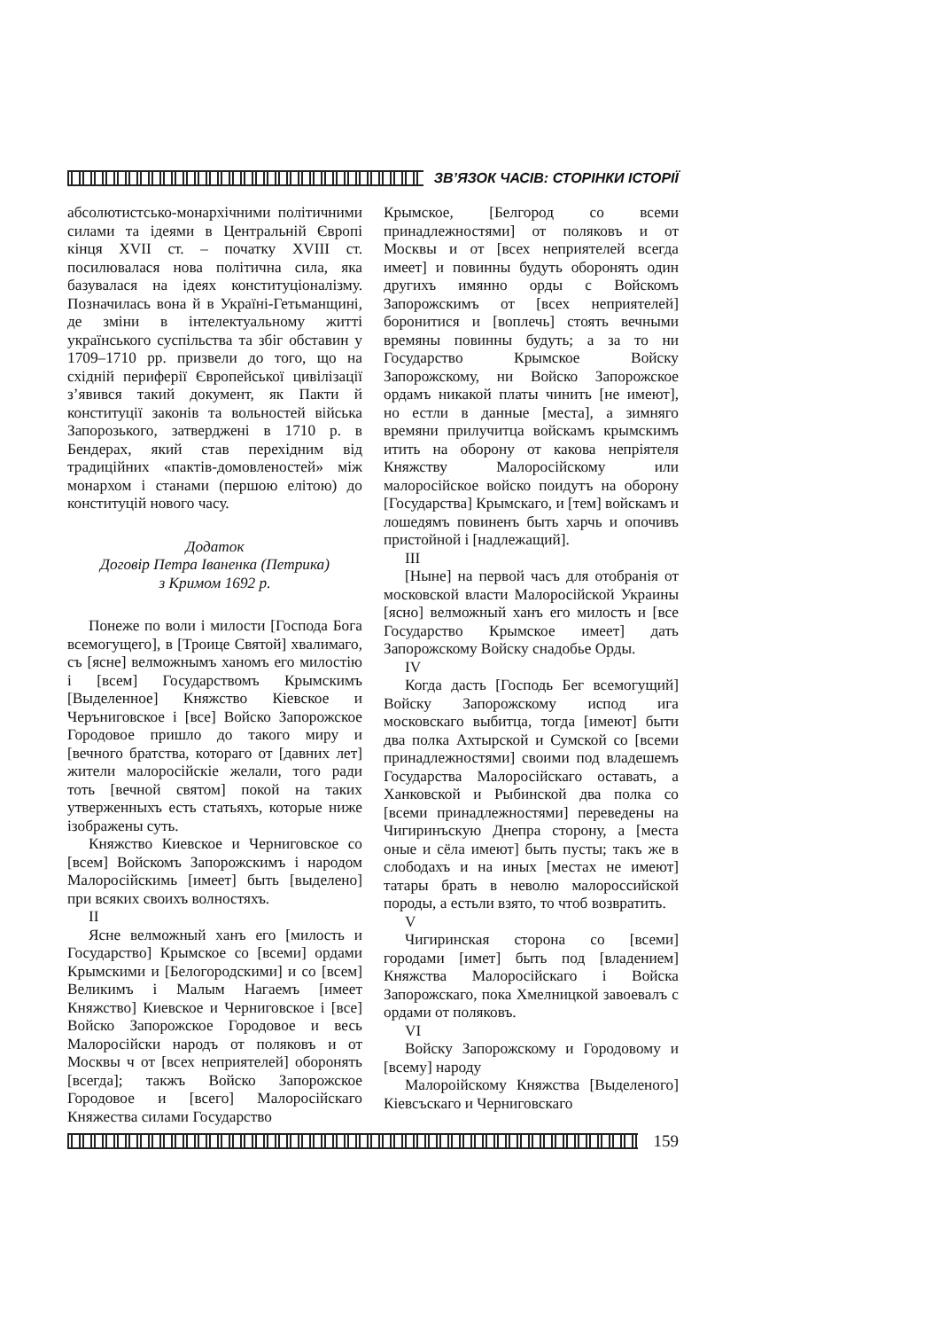ЗВ’ЯЗОК ЧАСІВ: СТОРІНКИ ІСТОРІЇ
абсолютистсько-монархічними політичними силами та ідеями в Центральній Європі кінця XVII ст. – початку XVIII ст. посилювалася нова політична сила, яка базувалася на ідеях конституціоналізму. Позначилась вона й в Україні-Гетьманщині, де зміни в інтелектуальному житті українського суспільства та збіг обставин у 1709–1710 рр. призвели до того, що на східній периферії Європейської цивілізації з’явився такий документ, як Пакти й конституції законів та вольностей війська Запорозького, затверджені в 1710 р. в Бендерах, який став перехідним від традиційних «пактів-домовленостей» між монархом і станами (першою елітою) до конституцій нового часу.
Додаток
Договір Петра Іваненка (Петрика)
з Кримом 1692 р.
Понеже по воли і милости [Господа Бога всемогущего], в [Троице Святой] хвалимаго, съ [ясне] велможнымъ ханомъ его милостію і [всем] Государствомъ Крымскимъ [Выделенное] Княжство Кіевское и Черъниговское і [все] Войско Запорожское Городовое пришло до такого миру и [вечного братства, котораго от [давних лет] жители малоросійскіе желали, того ради тоть [вечной святом] покой на таких утверженныхъ есть статьяхъ, которые ниже ізображены суть.
Княжство Киевское и Черниговское со [всем] Войскомъ Запорожскимъ і народом Малоросійскимь [имеет] быть [выделено] при всяких своихъ волностяхъ.
II
Ясне велможный ханъ его [милость и Государство] Крымское со [всеми] ордами Крымскими и [Белогородскими] и со [всем] Великимъ і Малым Нагаемъ [имеет Княжство] Киевское и Черниговское і [все] Войско Запорожское Городовое и весь Малоросійски народъ от поляковъ и от Москвы ч от [всех неприятелей] оборонять [всегда]; такжъ Войско Запорожское Городовое и [всего] Малоросійскаго Княжества силами Государство
Крымское, [Белгород со всеми принадлежностями] от поляковъ и от Москвы и от [всех неприятелей всегда имеет] и повинны будуть оборонять один другихъ имянно орды с Войскомъ Запорожскимъ от [всех неприятелей] боронитися и [воплечь] стоять вечными времяны повинны будуть; а за то ни Государство Крымское Войску Запорожскому, ни Войско Запорожское ордамъ никакой платы чинить [не имеют], но естли в данные [места], а зимняго времяни прилучитца войскамъ крымскимъ итить на оборону от какова непріятеля Княжству Малоросійскому или малоросійское войско поидутъ на оборону [Государства] Крымскаго, и [тем] войскамъ и лошедямъ повиненъ быть харчь и опочивъ пристойной і [надлежащий].
III
[Ныне] на первой часъ для отобранія от московской власти Малоросійской Украины [ясно] велможный ханъ его милость и [все Государство Крымское имеет] дать Запорожскому Войску снадобье Орды.
IV
Когда дасть [Господь Бег всемогущий] Войску Запорожскому испод ига московскаго выбитца, тогда [имеют] быти два полка Ахтырской и Сумской со [всеми принадлежностями] своими под владешемъ Государства Малоросійскаго оставать, а Ханковской и Рыбинской два полка со [всеми принадлежностями] переведены на Чигиринъскую Днепра сторону, а [места оные и сёла имеют] быть пусты; такъ же в слободахъ и на иных [местах не имеют] татары брать в неволю малороссийской породы, а естьли взято, то чтоб возвратить.
V
Чигиринская сторона со [всеми] городами [имет] быть под [владением] Княжства Малоросійскаго і Войска Запорожскаго, пока Хмелницкой завоевалъ с ордами от поляковъ.
VI
Войску Запорожскому и Городовому и [всему] народу
Малороійскому Княжства [Выделеного] Кіевсъскаго и Черниговскаго
159